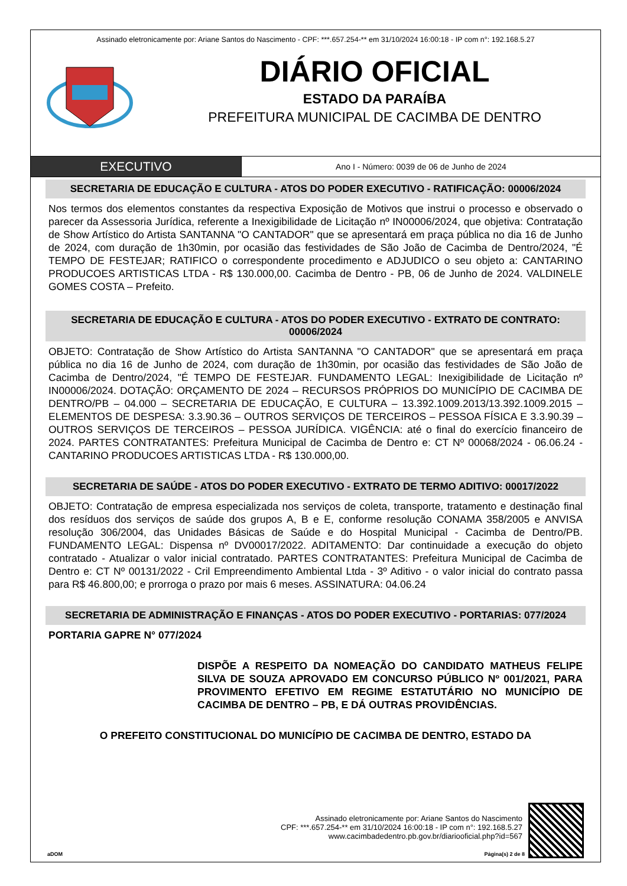Assinado eletronicamente por: Ariane Santos do Nascimento - CPF: ***.657.254-** em 31/10/2024 16:00:18 - IP com n°: 192.168.5.27
DIÁRIO OFICIAL
ESTADO DA PARAÍBA
PREFEITURA MUNICIPAL DE CACIMBA DE DENTRO
EXECUTIVO
Ano I - Número: 0039 de 06 de Junho de 2024
SECRETARIA DE EDUCAÇÃO E CULTURA - ATOS DO PODER EXECUTIVO - RATIFICAÇÃO: 00006/2024
Nos termos dos elementos constantes da respectiva Exposição de Motivos que instrui o processo e observado o parecer da Assessoria Jurídica, referente a Inexigibilidade de Licitação nº IN00006/2024, que objetiva: Contratação de Show Artístico do Artista SANTANNA "O CANTADOR" que se apresentará em praça pública no dia 16 de Junho de 2024, com duração de 1h30min, por ocasião das festividades de São João de Cacimba de Dentro/2024, "É TEMPO DE FESTEJAR; RATIFICO o correspondente procedimento e ADJUDICO o seu objeto a: CANTARINO PRODUCOES ARTISTICAS LTDA - R$ 130.000,00. Cacimba de Dentro - PB, 06 de Junho de 2024. VALDINELE GOMES COSTA – Prefeito.
SECRETARIA DE EDUCAÇÃO E CULTURA - ATOS DO PODER EXECUTIVO - EXTRATO DE CONTRATO: 00006/2024
OBJETO: Contratação de Show Artístico do Artista SANTANNA "O CANTADOR" que se apresentará em praça pública no dia 16 de Junho de 2024, com duração de 1h30min, por ocasião das festividades de São João de Cacimba de Dentro/2024, "É TEMPO DE FESTEJAR. FUNDAMENTO LEGAL: Inexigibilidade de Licitação nº IN00006/2024. DOTAÇÃO: ORÇAMENTO DE 2024 – RECURSOS PRÓPRIOS DO MUNICÍPIO DE CACIMBA DE DENTRO/PB – 04.000 – SECRETARIA DE EDUCAÇÃO, E CULTURA – 13.392.1009.2013/13.392.1009.2015 – ELEMENTOS DE DESPESA: 3.3.90.36 – OUTROS SERVIÇOS DE TERCEIROS – PESSOA FÍSICA E 3.3.90.39 – OUTROS SERVIÇOS DE TERCEIROS – PESSOA JURÍDICA. VIGÊNCIA: até o final do exercício financeiro de 2024. PARTES CONTRATANTES: Prefeitura Municipal de Cacimba de Dentro e: CT Nº 00068/2024 - 06.06.24 - CANTARINO PRODUCOES ARTISTICAS LTDA - R$ 130.000,00.
SECRETARIA DE SAÚDE - ATOS DO PODER EXECUTIVO - EXTRATO DE TERMO ADITIVO: 00017/2022
OBJETO: Contratação de empresa especializada nos serviços de coleta, transporte, tratamento e destinação final dos resíduos dos serviços de saúde dos grupos A, B e E, conforme resolução CONAMA 358/2005 e ANVISA resolução 306/2004, das Unidades Básicas de Saúde e do Hospital Municipal - Cacimba de Dentro/PB. FUNDAMENTO LEGAL: Dispensa nº DV00017/2022. ADITAMENTO: Dar continuidade a execução do objeto contratado - Atualizar o valor inicial contratado. PARTES CONTRATANTES: Prefeitura Municipal de Cacimba de Dentro e: CT Nº 00131/2022 - Cril Empreendimento Ambiental Ltda - 3º Aditivo - o valor inicial do contrato passa para R$ 46.800,00; e prorroga o prazo por mais 6 meses. ASSINATURA: 04.06.24
SECRETARIA DE ADMINISTRAÇÃO E FINANÇAS - ATOS DO PODER EXECUTIVO - PORTARIAS: 077/2024
PORTARIA GAPRE N° 077/2024
DISPÕE A RESPEITO DA NOMEAÇÃO DO CANDIDATO MATHEUS FELIPE SILVA DE SOUZA APROVADO EM CONCURSO PÚBLICO Nº 001/2021, PARA PROVIMENTO EFETIVO EM REGIME ESTATUTÁRIO NO MUNICÍPIO DE CACIMBA DE DENTRO – PB, E DÁ OUTRAS PROVIDÊNCIAS.
O PREFEITO CONSTITUCIONAL DO MUNICÍPIO DE CACIMBA DE DENTRO, ESTADO DA
Assinado eletronicamente por: Ariane Santos do Nascimento
CPF: ***.657.254-** em 31/10/2024 16:00:18 - IP com n°: 192.168.5.27
www.cacimbadedentro.pb.gov.br/diariooficial.php?id=567
aDOM Página(s) 2 de 8